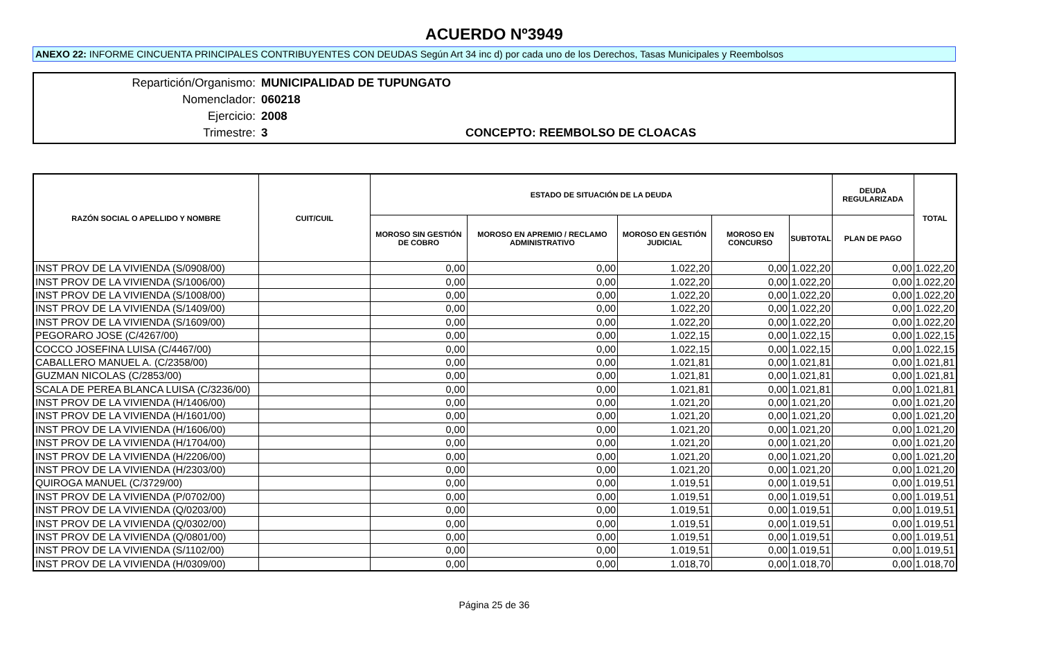ACUERDO Nº3949
ANEXO 22: INFORME CINCUENTA PRINCIPALES CONTRIBUYENTES CON DEUDAS Según Art 34 inc d) por cada uno de los Derechos, Tasas Municipales y Reembolsos
Repartición/Organismo: MUNICIPALIDAD DE TUPUNGATO
Nomenclador: 060218
Ejercicio: 2008
Trimestre: 3 CONCEPTO: REEMBOLSO DE CLOACAS
| RAZÓN SOCIAL O APELLIDO Y NOMBRE | CUIT/CUIL | ESTADO DE SITUACIÓN DE LA DEUDA | | | | | DEUDA REGULARIZADA | TOTAL |
| --- | --- | --- | --- | --- | --- | --- | --- | --- |
| | | MOROSO SIN GESTIÓN DE COBRO | MOROSO EN APREMIO / RECLAMO ADMINISTRATIVO | MOROSO EN GESTIÓN JUDICIAL | MOROSO EN CONCURSO | SUBTOTAL | PLAN DE PAGO | |
| INST PROV DE LA VIVIENDA (S/0908/00) | | 0,00 | 0,00 | 1.022,20 | 0,00 | 1.022,20 | 0,00 | 1.022,20 |
| INST PROV DE LA VIVIENDA (S/1006/00) | | 0,00 | 0,00 | 1.022,20 | 0,00 | 1.022,20 | 0,00 | 1.022,20 |
| INST PROV DE LA VIVIENDA (S/1008/00) | | 0,00 | 0,00 | 1.022,20 | 0,00 | 1.022,20 | 0,00 | 1.022,20 |
| INST PROV DE LA VIVIENDA (S/1409/00) | | 0,00 | 0,00 | 1.022,20 | 0,00 | 1.022,20 | 0,00 | 1.022,20 |
| INST PROV DE LA VIVIENDA (S/1609/00) | | 0,00 | 0,00 | 1.022,20 | 0,00 | 1.022,20 | 0,00 | 1.022,20 |
| PEGORARO JOSE (C/4267/00) | | 0,00 | 0,00 | 1.022,15 | 0,00 | 1.022,15 | 0,00 | 1.022,15 |
| COCCO JOSEFINA LUISA (C/4467/00) | | 0,00 | 0,00 | 1.022,15 | 0,00 | 1.022,15 | 0,00 | 1.022,15 |
| CABALLERO MANUEL A. (C/2358/00) | | 0,00 | 0,00 | 1.021,81 | 0,00 | 1.021,81 | 0,00 | 1.021,81 |
| GUZMAN NICOLAS (C/2853/00) | | 0,00 | 0,00 | 1.021,81 | 0,00 | 1.021,81 | 0,00 | 1.021,81 |
| SCALA DE PEREA BLANCA LUISA (C/3236/00) | | 0,00 | 0,00 | 1.021,81 | 0,00 | 1.021,81 | 0,00 | 1.021,81 |
| INST PROV DE LA VIVIENDA (H/1406/00) | | 0,00 | 0,00 | 1.021,20 | 0,00 | 1.021,20 | 0,00 | 1.021,20 |
| INST PROV DE LA VIVIENDA (H/1601/00) | | 0,00 | 0,00 | 1.021,20 | 0,00 | 1.021,20 | 0,00 | 1.021,20 |
| INST PROV DE LA VIVIENDA (H/1606/00) | | 0,00 | 0,00 | 1.021,20 | 0,00 | 1.021,20 | 0,00 | 1.021,20 |
| INST PROV DE LA VIVIENDA (H/1704/00) | | 0,00 | 0,00 | 1.021,20 | 0,00 | 1.021,20 | 0,00 | 1.021,20 |
| INST PROV DE LA VIVIENDA (H/2206/00) | | 0,00 | 0,00 | 1.021,20 | 0,00 | 1.021,20 | 0,00 | 1.021,20 |
| INST PROV DE LA VIVIENDA (H/2303/00) | | 0,00 | 0,00 | 1.021,20 | 0,00 | 1.021,20 | 0,00 | 1.021,20 |
| QUIROGA MANUEL (C/3729/00) | | 0,00 | 0,00 | 1.019,51 | 0,00 | 1.019,51 | 0,00 | 1.019,51 |
| INST PROV DE LA VIVIENDA (P/0702/00) | | 0,00 | 0,00 | 1.019,51 | 0,00 | 1.019,51 | 0,00 | 1.019,51 |
| INST PROV DE LA VIVIENDA (Q/0203/00) | | 0,00 | 0,00 | 1.019,51 | 0,00 | 1.019,51 | 0,00 | 1.019,51 |
| INST PROV DE LA VIVIENDA (Q/0302/00) | | 0,00 | 0,00 | 1.019,51 | 0,00 | 1.019,51 | 0,00 | 1.019,51 |
| INST PROV DE LA VIVIENDA (Q/0801/00) | | 0,00 | 0,00 | 1.019,51 | 0,00 | 1.019,51 | 0,00 | 1.019,51 |
| INST PROV DE LA VIVIENDA (S/1102/00) | | 0,00 | 0,00 | 1.019,51 | 0,00 | 1.019,51 | 0,00 | 1.019,51 |
| INST PROV DE LA VIVIENDA (H/0309/00) | | 0,00 | 0,00 | 1.018,70 | 0,00 | 1.018,70 | 0,00 | 1.018,70 |
Página 25 de 36